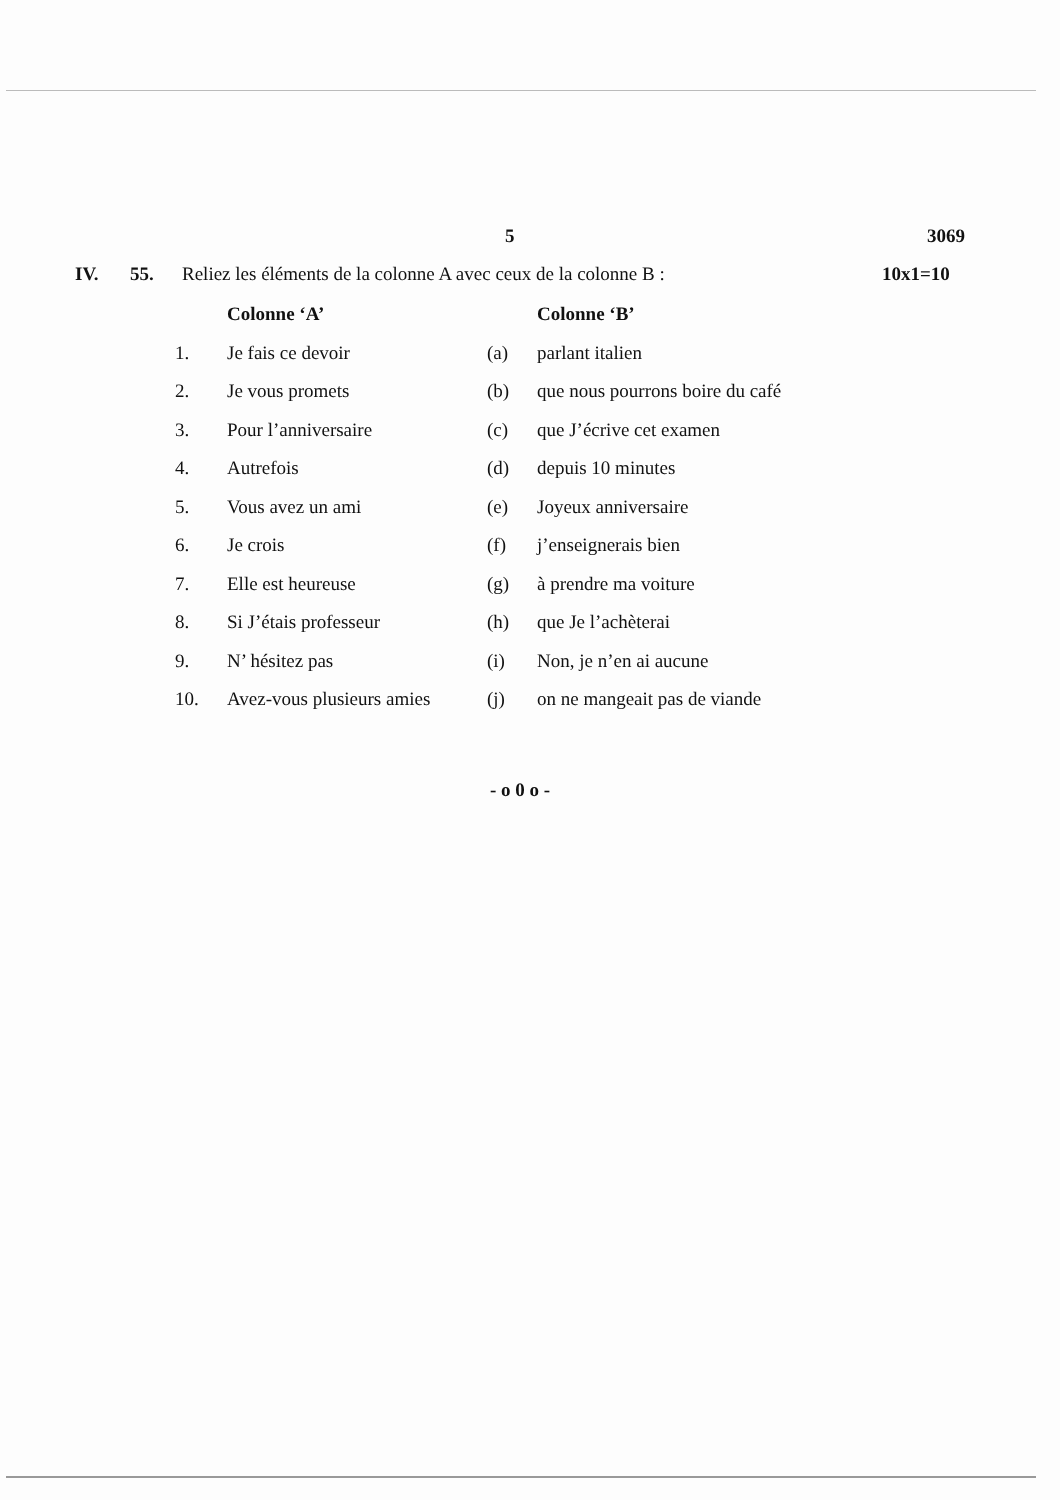5 3069
IV. 55. Reliez les éléments de la colonne A avec ceux de la colonne B : 10x1=10
| | Colonne ‘A’ | | Colonne ‘B’ |
| --- | --- | --- | --- |
| 1. | Je fais ce devoir | (a) | parlant italien |
| 2. | Je vous promets | (b) | que nous pourrons boire du café |
| 3. | Pour l’anniversaire | (c) | que J’écrive cet examen |
| 4. | Autrefois | (d) | depuis 10 minutes |
| 5. | Vous avez un ami | (e) | Joyeux anniversaire |
| 6. | Je crois | (f) | j’enseignerais bien |
| 7. | Elle est heureuse | (g) | à prendre ma voiture |
| 8. | Si J’étais professeur | (h) | que Je l’achèterai |
| 9. | N’ hésitez pas | (i) | Non, je n’en ai aucune |
| 10. | Avez-vous plusieurs amies | (j) | on ne mangeait pas de viande |
- o 0 o -